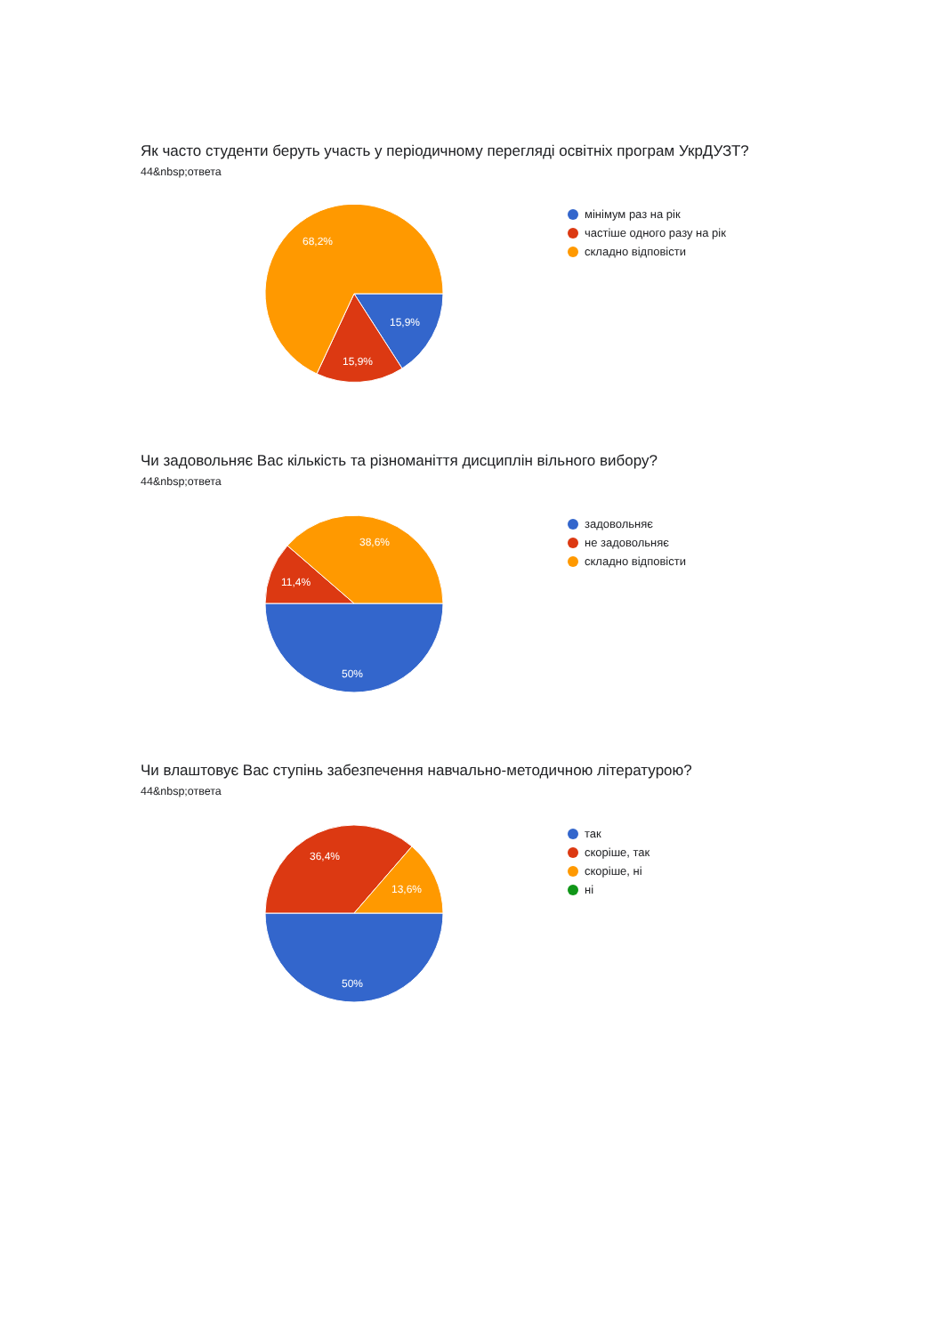Як часто студенти беруть участь у періодичному перегляді освітніх програм УкрДУЗТ?
44&nbsp;ответа
68,2%
15,9%
15,9%
мінімум раз на рік
частіше одного разу на рік
складно відповісти
Чи задовольняє Вас кількість та різноманіття дисциплін вільного вибору?
44&nbsp;ответа
38,6%
11,4%
50%
задовольняє
не задовольняє
складно відповісти
Чи влаштовує Вас ступінь забезпечення навчально-методичною літературою?
44&nbsp;ответа
36,4%
13,6%
50%
так
скоріше, так
скоріше, ні
ні